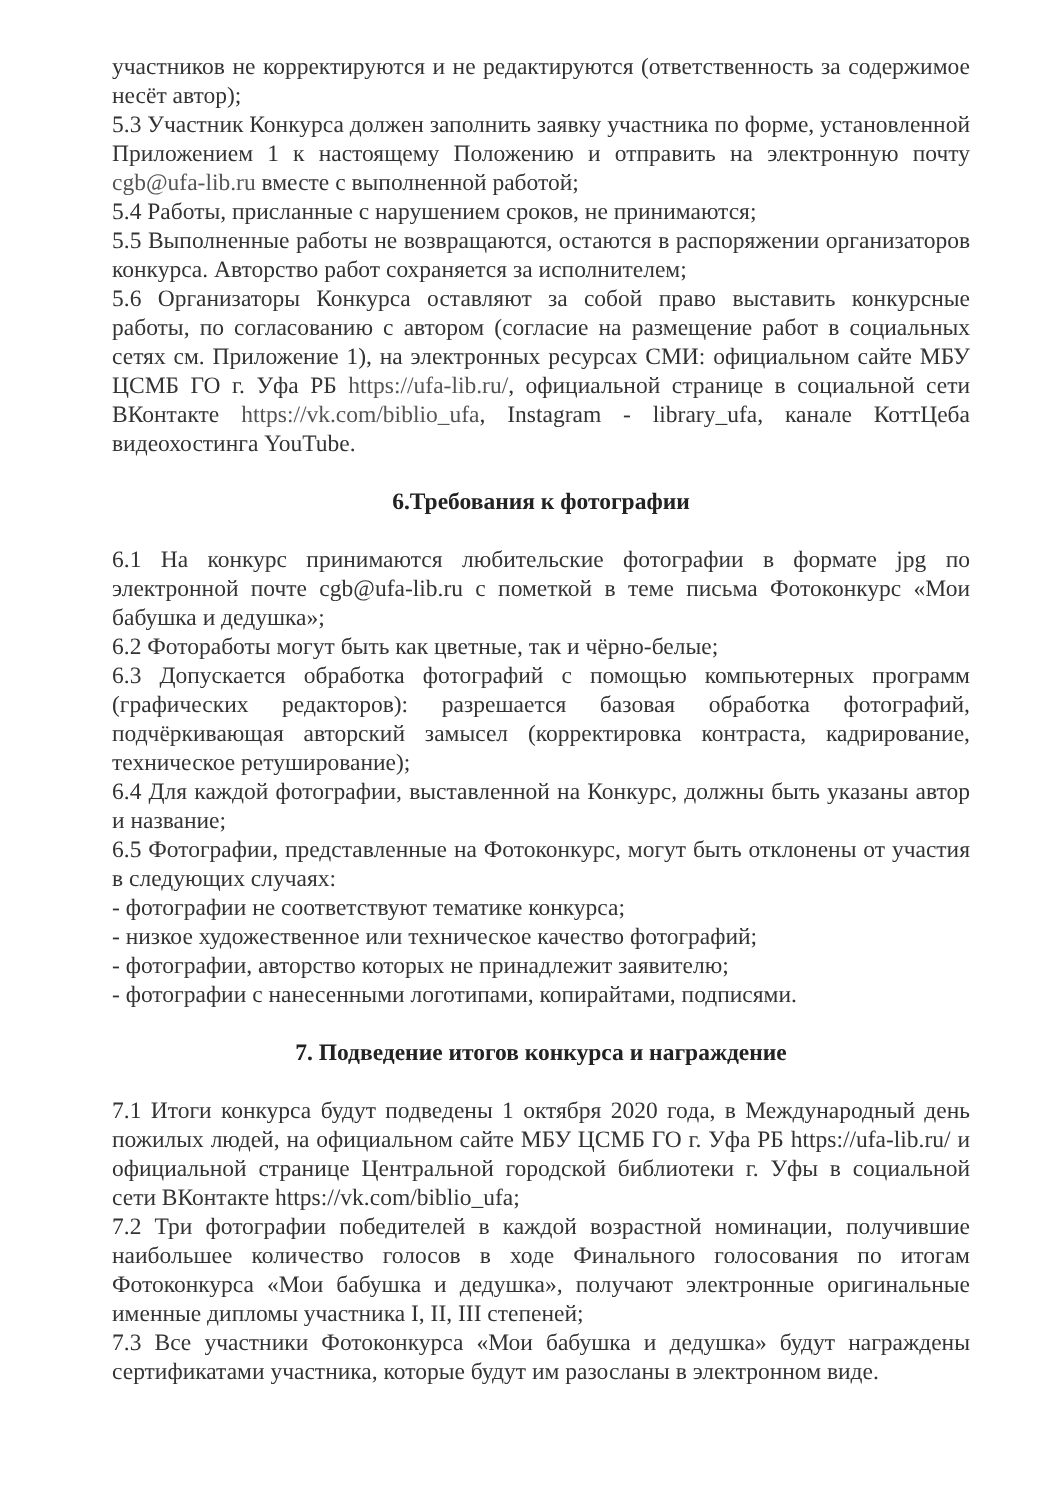участников не корректируются и не редактируются (ответственность за содержимое несёт автор);
5.3 Участник Конкурса должен заполнить заявку участника по форме, установленной Приложением 1 к настоящему Положению и отправить на электронную почту cgb@ufa-lib.ru вместе с выполненной работой;
5.4 Работы, присланные с нарушением сроков, не принимаются;
5.5 Выполненные работы не возвращаются, остаются в распоряжении организаторов конкурса. Авторство работ сохраняется за исполнителем;
5.6 Организаторы Конкурса оставляют за собой право выставить конкурсные работы, по согласованию с автором (согласие на размещение работ в социальных сетях см. Приложение 1), на электронных ресурсах СМИ: официальном сайте МБУ ЦСМБ ГО г. Уфа РБ https://ufa-lib.ru/, официальной странице в социальной сети ВКонтакте https://vk.com/biblio_ufa, Instagram - library_ufa, канале КоттЦеба видеохостинга YouTube.
6.Требования к фотографии
6.1 На конкурс принимаются любительские фотографии в формате jpg по электронной почте cgb@ufa-lib.ru с пометкой в теме письма Фотоконкурс «Мои бабушка и дедушка»;
6.2 Фотоработы могут быть как цветные, так и чёрно-белые;
6.3 Допускается обработка фотографий с помощью компьютерных программ (графических редакторов): разрешается базовая обработка фотографий, подчёркивающая авторский замысел (корректировка контраста, кадрирование, техническое ретуширование);
6.4 Для каждой фотографии, выставленной на Конкурс, должны быть указаны автор и название;
6.5 Фотографии, представленные на Фотоконкурс, могут быть отклонены от участия в следующих случаях:
- фотографии не соответствуют тематике конкурса;
- низкое художественное или техническое качество фотографий;
- фотографии, авторство которых не принадлежит заявителю;
- фотографии с нанесенными логотипами, копирайтами, подписями.
7. Подведение итогов конкурса и награждение
7.1 Итоги конкурса будут подведены 1 октября 2020 года, в Международный день пожилых людей, на официальном сайте МБУ ЦСМБ ГО г. Уфа РБ https://ufa-lib.ru/ и официальной странице Центральной городской библиотеки г. Уфы в социальной сети ВКонтакте https://vk.com/biblio_ufa;
7.2 Три фотографии победителей в каждой возрастной номинации, получившие наибольшее количество голосов в ходе Финального голосования по итогам Фотоконкурса «Мои бабушка и дедушка», получают электронные оригинальные именные дипломы участника I, II, III степеней;
7.3 Все участники Фотоконкурса «Мои бабушка и дедушка» будут награждены сертификатами участника, которые будут им разосланы в электронном виде.